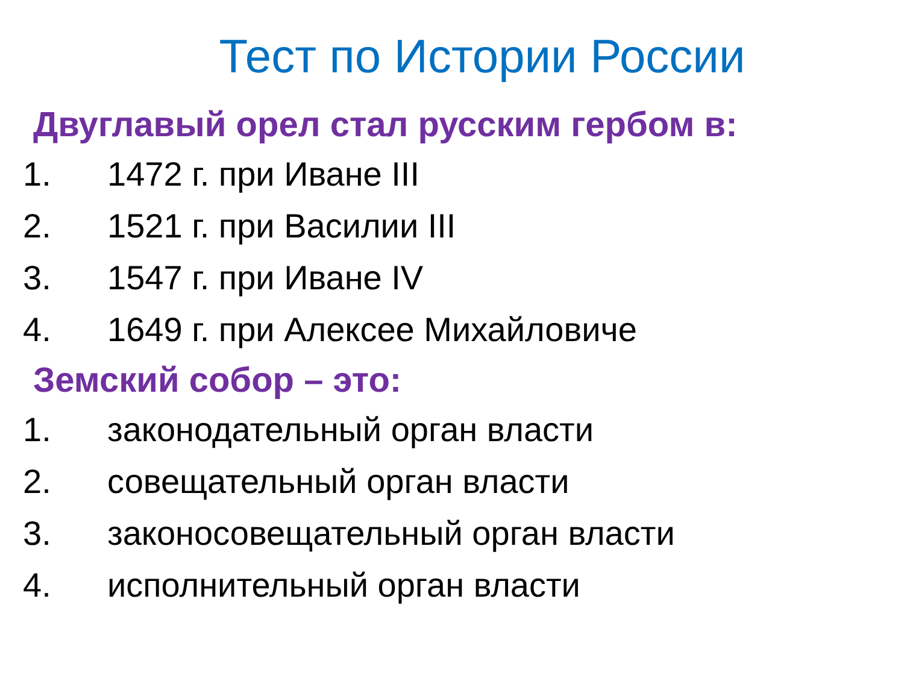Тест по Истории России
Двуглавый орел стал русским гербом в:
1. 1472 г. при Иване III
2. 1521 г. при Василии III
3. 1547 г. при Иване IV
4. 1649 г. при Алексее Михайловиче
Земский собор – это:
1. законодательный орган власти
2. совещательный орган власти
3. законосовещательный орган власти
4. исполнительный орган власти